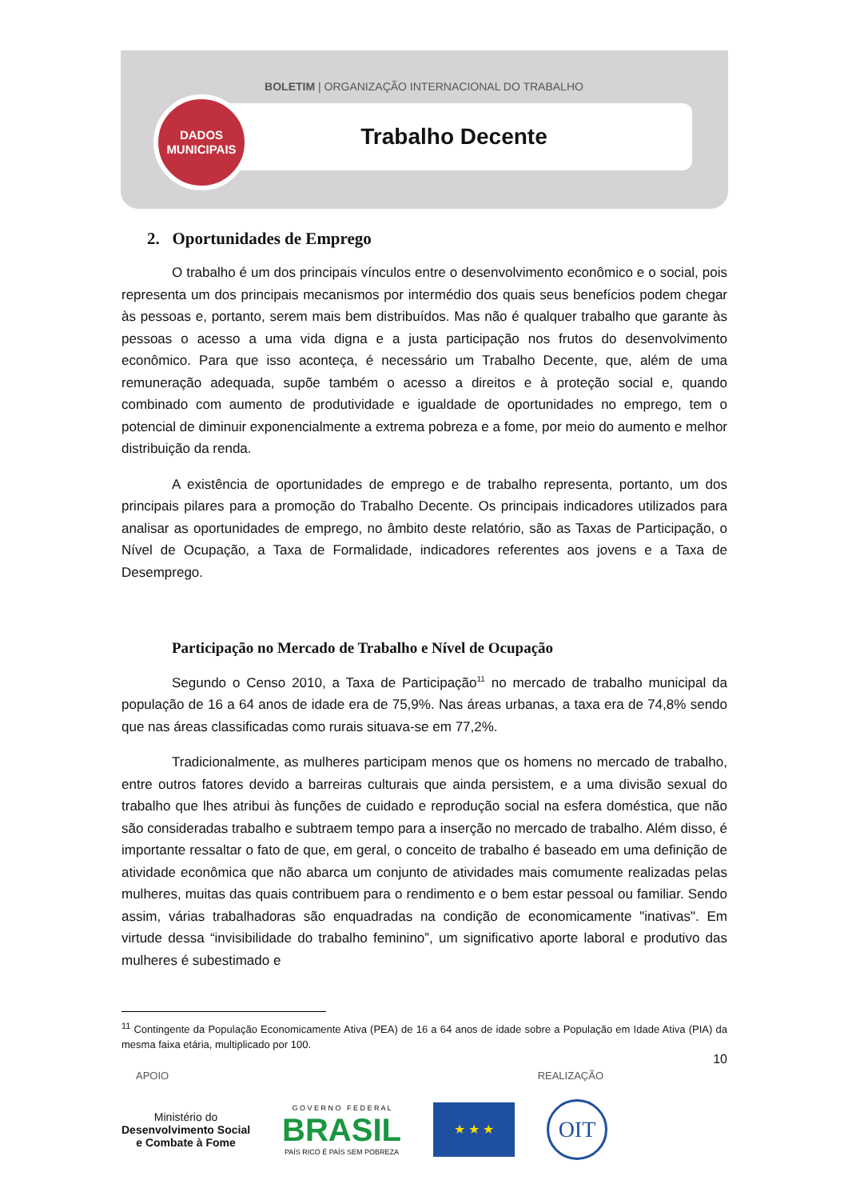BOLETIM | ORGANIZAÇÃO INTERNACIONAL DO TRABALHO
DADOS
MUNICIPAIS
Trabalho Decente
2. Oportunidades de Emprego
O trabalho é um dos principais vínculos entre o desenvolvimento econômico e o social, pois representa um dos principais mecanismos por intermédio dos quais seus benefícios podem chegar às pessoas e, portanto, serem mais bem distribuídos. Mas não é qualquer trabalho que garante às pessoas o acesso a uma vida digna e a justa participação nos frutos do desenvolvimento econômico. Para que isso aconteça, é necessário um Trabalho Decente, que, além de uma remuneração adequada, supõe também o acesso a direitos e à proteção social e, quando combinado com aumento de produtividade e igualdade de oportunidades no emprego, tem o potencial de diminuir exponencialmente a extrema pobreza e a fome, por meio do aumento e melhor distribuição da renda.
A existência de oportunidades de emprego e de trabalho representa, portanto, um dos principais pilares para a promoção do Trabalho Decente. Os principais indicadores utilizados para analisar as oportunidades de emprego, no âmbito deste relatório, são as Taxas de Participação, o Nível de Ocupação, a Taxa de Formalidade, indicadores referentes aos jovens e a Taxa de Desemprego.
Participação no Mercado de Trabalho e Nível de Ocupação
Segundo o Censo 2010, a Taxa de Participação<sup>11</sup> no mercado de trabalho municipal da população de 16 a 64 anos de idade era de 75,9%. Nas áreas urbanas, a taxa era de 74,8% sendo que nas áreas classificadas como rurais situava-se em 77,2%.
Tradicionalmente, as mulheres participam menos que os homens no mercado de trabalho, entre outros fatores devido a barreiras culturais que ainda persistem, e a uma divisão sexual do trabalho que lhes atribui às funções de cuidado e reprodução social na esfera doméstica, que não são consideradas trabalho e subtraem tempo para a inserção no mercado de trabalho. Além disso, é importante ressaltar o fato de que, em geral, o conceito de trabalho é baseado em uma definição de atividade econômica que não abarca um conjunto de atividades mais comumente realizadas pelas mulheres, muitas das quais contribuem para o rendimento e o bem estar pessoal ou familiar. Sendo assim, várias trabalhadoras são enquadradas na condição de economicamente "inativas". Em virtude dessa “invisibilidade do trabalho feminino”, um significativo aporte laboral e produtivo das mulheres é subestimado e
<sup>11</sup> Contingente da População Economicamente Ativa (PEA) de 16 a 64 anos de idade sobre a População em Idade Ativa (PIA) da mesma faixa etária, multiplicado por 100.
10
APOIO REALIZAÇÃO
Ministério do
Desenvolvimento Social
e Combate à Fome
G O V E R N O F E D E R A L
BRASIL
PAÍS RICO É PAÍS SEM POBREZA
★ ★ ★
OIT